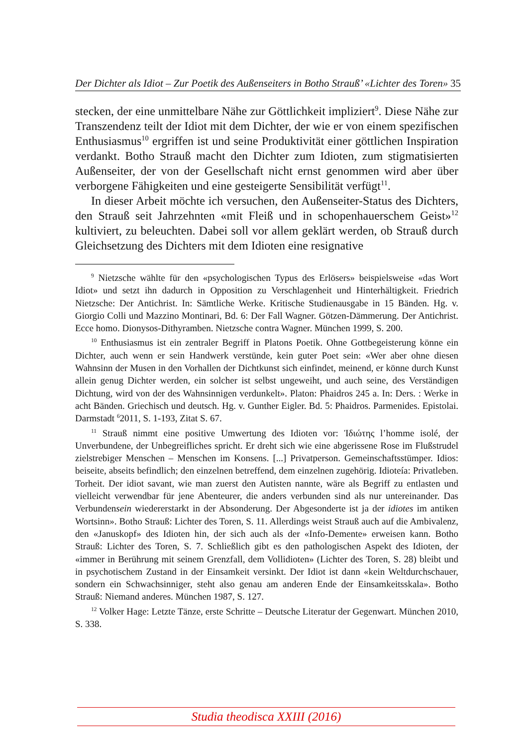Der Dichter als Idiot – Zur Poetik des Außenseiters in Botho Strauß’ «Lichter des Toren» 35
stecken, der eine unmittelbare Nähe zur Göttlichkeit impliziert<sup>9</sup>. Diese Nähe zur Transzendenz teilt der Idiot mit dem Dichter, der wie er von einem spezifischen Enthusiasmus<sup>10</sup> ergriffen ist und seine Produktivität einer göttlichen Inspiration verdankt. Botho Strauß macht den Dichter zum Idioten, zum stigmatisierten Außenseiter, der von der Gesellschaft nicht ernst genommen wird aber über verborgene Fähigkeiten und eine gesteigerte Sensibilität verfügt<sup>11</sup>.
In dieser Arbeit möchte ich versuchen, den Außenseiter-Status des Dichters, den Strauß seit Jahrzehnten «mit Fleiß und in schopenhauerschem Geist»<sup>12</sup> kultiviert, zu beleuchten. Dabei soll vor allem geklärt werden, ob Strauß durch Gleichsetzung des Dichters mit dem Idioten eine resignative
<sup>9</sup> Nietzsche wählte für den «psychologischen Typus des Erlösers» beispielsweise «das Wort Idiot» und setzt ihn dadurch in Opposition zu Verschlagenheit und Hinterhältigkeit. Friedrich Nietzsche: Der Antichrist. In: Sämtliche Werke. Kritische Studienausgabe in 15 Bänden. Hg. v. Giorgio Colli und Mazzino Montinari, Bd. 6: Der Fall Wagner. Götzen-Dämmerung. Der Antichrist. Ecce homo. Dionysos-Dithyramben. Nietzsche contra Wagner. München 1999, S. 200.
<sup>10</sup> Enthusiasmus ist ein zentraler Begriff in Platons Poetik. Ohne Gottbegeisterung könne ein Dichter, auch wenn er sein Handwerk verstünde, kein guter Poet sein: «Wer aber ohne diesen Wahnsinn der Musen in den Vorhallen der Dichtkunst sich einfindet, meinend, er könne durch Kunst allein genug Dichter werden, ein solcher ist selbst ungeweiht, und auch seine, des Verständigen Dichtung, wird von der des Wahnsinnigen verdunkelt». Platon: Phaidros 245 a. In: Ders. : Werke in acht Bänden. Griechisch und deutsch. Hg. v. Gunther Eigler. Bd. 5: Phaidros. Parmenides. Epistolai. Darmstadt <sup>6</sup>2011, S. 1-193, Zitat S. 67.
<sup>11</sup> Strauß nimmt eine positive Umwertung des Idioten vor: Ἰδιώτης l’homme isolé, der Unverbundene, der Unbegreifliches spricht. Er dreht sich wie eine abgerissene Rose im Flußstrudel zielstrebiger Menschen – Menschen im Konsens. [...] Privatperson. Gemeinschaftsstümper. Idios: beiseite, abseits befindlich; den einzelnen betreffend, dem einzelnen zugehörig. Idioteía: Privatleben. Torheit. Der idiot savant, wie man zuerst den Autisten nannte, wäre als Begriff zu entlasten und vielleicht verwendbar für jene Abenteurer, die anders verbunden sind als nur untereinander. Das Verbundensein wiedererstarkt in der Absonderung. Der Abgesonderte ist ja der idiotes im antiken Wortsinn». Botho Strauß: Lichter des Toren, S. 11. Allerdings weist Strauß auch auf die Ambivalenz, den «Januskopf» des Idioten hin, der sich auch als der «Info-Demente» erweisen kann. Botho Strauß: Lichter des Toren, S. 7. Schließlich gibt es den pathologischen Aspekt des Idioten, der «immer in Berührung mit seinem Grenzfall, dem Vollidioten» (Lichter des Toren, S. 28) bleibt und in psychotischem Zustand in der Einsamkeit versinkt. Der Idiot ist dann «kein Weltdurchschauer, sondern ein Schwachsinniger, steht also genau am anderen Ende der Einsamkeitsskala». Botho Strauß: Niemand anderes. München 1987, S. 127.
<sup>12</sup> Volker Hage: Letzte Tänze, erste Schritte – Deutsche Literatur der Gegenwart. München 2010, S. 338.
Studia theodisca XXIII (2016)